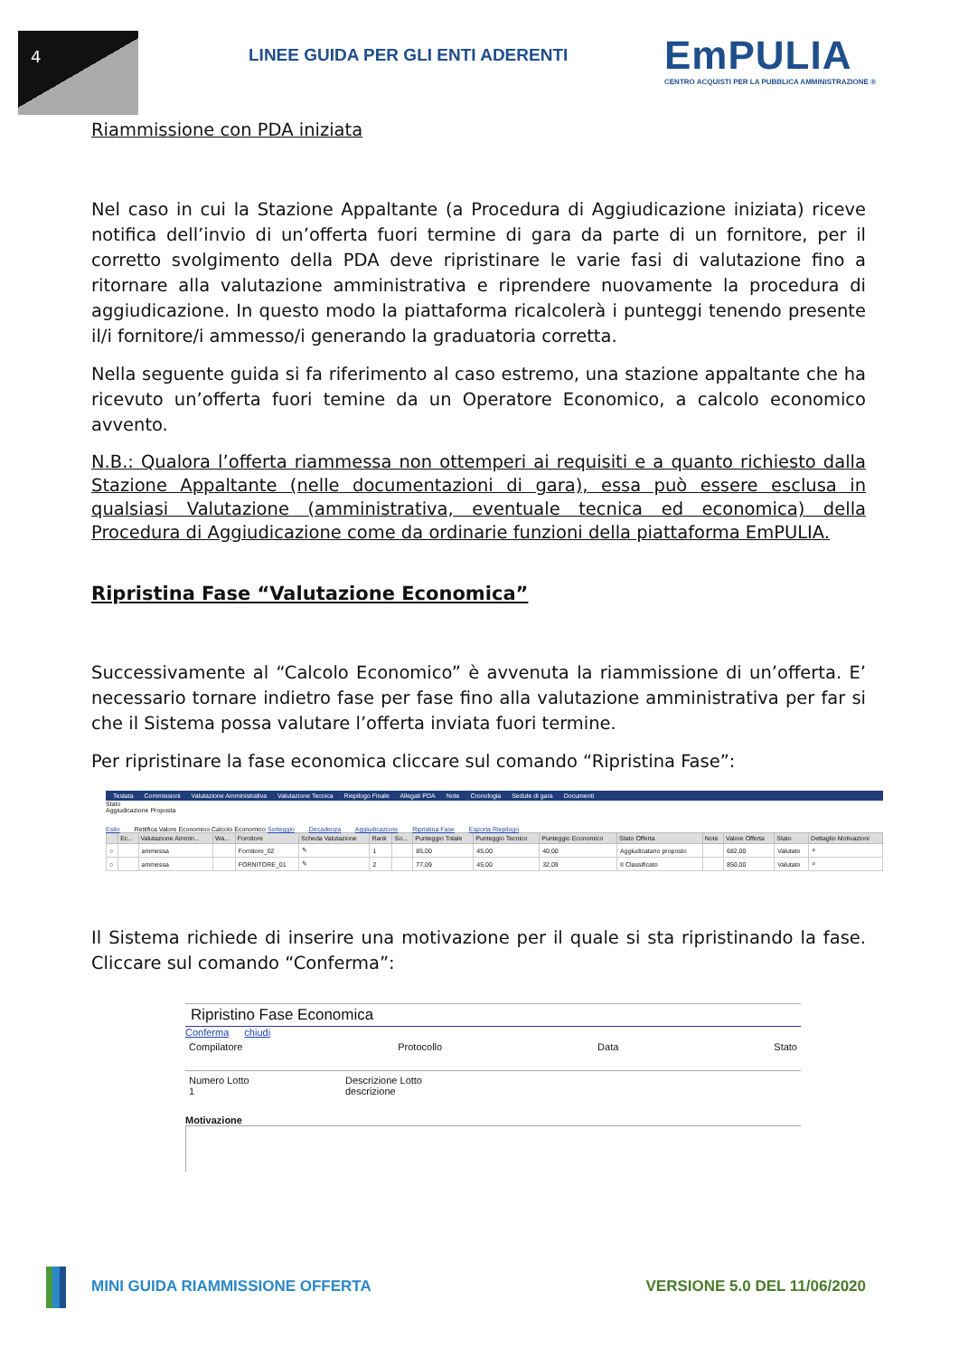4
LINEE GUIDA PER GLI ENTI ADERENTI
EmPULIA
CENTRO ACQUISTI PER LA PUBBLICA AMMINISTRAZIONE ®
Riammissione con PDA iniziata
Nel caso in cui la Stazione Appaltante (a Procedura di Aggiudicazione iniziata) riceve notifica dell’invio di un’offerta fuori termine di gara da parte di un fornitore, per il corretto svolgimento della PDA deve ripristinare le varie fasi di valutazione fino a ritornare alla valutazione amministrativa e riprendere nuovamente la procedura di aggiudicazione. In questo modo la piattaforma ricalcolerà i punteggi tenendo presente il/i fornitore/i ammesso/i generando la graduatoria corretta.
Nella seguente guida si fa riferimento al caso estremo, una stazione appaltante che ha ricevuto un’offerta fuori temine da un Operatore Economico, a calcolo economico avvento.
N.B.: Qualora l’offerta riammessa non ottemperi ai requisiti e a quanto richiesto dalla Stazione Appaltante (nelle documentazioni di gara), essa può essere esclusa in qualsiasi Valutazione (amministrativa, eventuale tecnica ed economica) della Procedura di Aggiudicazione come da ordinarie funzioni della piattaforma EmPULIA.
Ripristina Fase “Valutazione Economica”
Successivamente al “Calcolo Economico” è avvenuta la riammissione di un’offerta. E’ necessario tornare indietro fase per fase fino alla valutazione amministrativa per far si che il Sistema possa valutare l’offerta inviata fuori termine.
Per ripristinare la fase economica cliccare sul comando “Ripristina Fase”:
Testata Commissioni Valutazione Amministrativa Valutazione Tecnica Riepilogo Finale Allegati PDA Note Cronologia Sedute di gara Documenti
Stato
Aggiudicazione Proposta
Esito Rettifica Valore Economico Calcolo Economico Sorteggio Decadenza Aggiudicazione Ripristina Fase Esporta Riepilogo
| | Ec... | Valutazione Ammin... | Wa... | Fornitore | Scheda Valutazione | Rank | So... | Punteggio Totale | Punteggio Tecnico | Punteggio Economico | Stato Offerta | Note | Valore Offerta | Stato | Dettaglio Motivazioni |
| --- | --- | --- | --- | --- | --- | --- | --- | --- | --- | --- | --- | --- | --- | --- | --- |
| ○ | | ammessa | | Fornitore_02 | ✎ | 1 | | 85,00 | 45,00 | 40,00 | Aggiudicatario proposto | | 682,00 | Valutato | ⌕ |
| ○ | | ammessa | | FORNITORE_01 | ✎ | 2 | | 77,09 | 45,00 | 32,09 | II Classificato | | 850,00 | Valutato | ⌕ |
Il Sistema richiede di inserire una motivazione per il quale si sta ripristinando la fase. Cliccare sul comando “Conferma”:
Ripristino Fase Economica
Conferma chiudi
Compilatore Protocollo Data Stato
Numero Lotto
1 Descrizione Lotto
descrizione
Motivazione
MINI GUIDA RIAMMISSIONE OFFERTA VERSIONE 5.0 DEL 11/06/2020